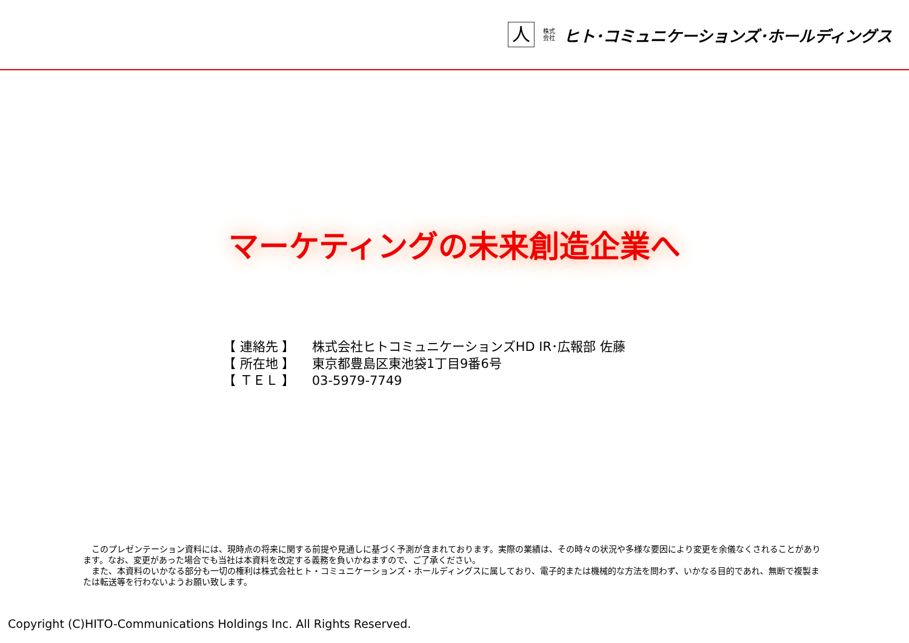人
株式
会社
ヒト･コミュニケーションズ･ホールディングス
マーケティングの未来創造企業へ
【 連絡先 】 株式会社ヒトコミュニケーションズHD IR･広報部 佐藤
【 所在地 】 東京都豊島区東池袋1丁目9番6号
【 ＴＥＬ 】 03-5979-7749
　このプレゼンテーション資料には、現時点の将来に関する前提や見通しに基づく予測が含まれております。実際の業績は、その時々の状況や多様な要因により変更を余儀なくされることがあります。なお、変更があった場合でも当社は本資料を改定する義務を負いかねますので、ご了承ください。
　また、本資料のいかなる部分も一切の権利は株式会社ヒト・コミュニケーションズ・ホールディングスに属しており、電子的または機械的な方法を問わず、いかなる目的であれ、無断で複製または転送等を行わないようお願い致します。
Copyright (C)HITO-Communications Holdings Inc. All Rights Reserved.